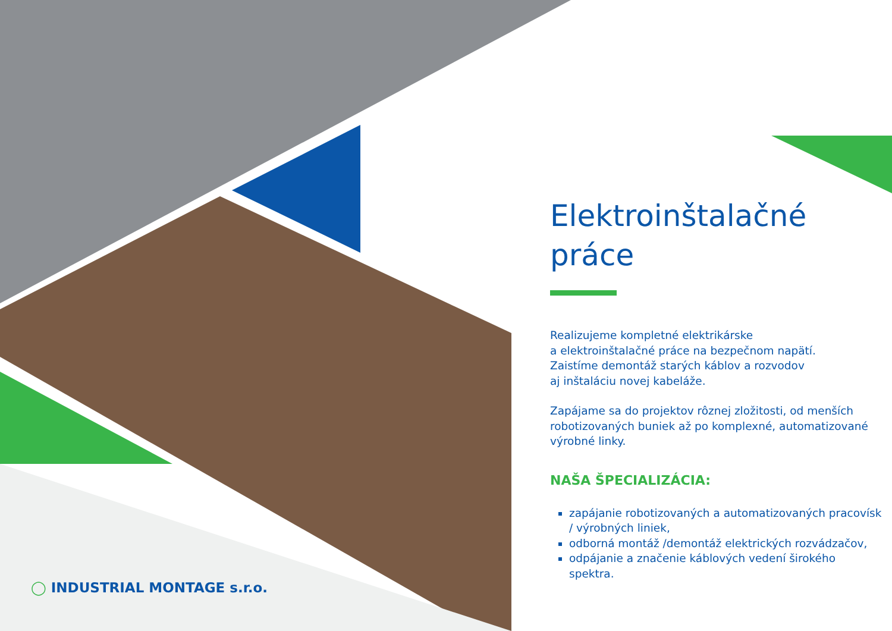Elektroinštalačné
práce
Realizujeme kompletné elektrikárske
a elektroinštalačné práce na bezpečnom napätí.
Zaistíme demontáž starých káblov a rozvodov
aj inštaláciu novej kabeláže.
Zapájame sa do projektov rôznej zložitosti, od menších robotizovaných buniek až po komplexné, automatizované výrobné linky.
NAŠA ŠPECIALIZÁCIA:
zapájanie robotizovaných a automatizovaných pracovísk / výrobných liniek,
odborná montáž /demontáž elektrických rozvádzačov,
odpájanie a značenie káblových vedení širokého spektra.
◯ INDUSTRIAL MONTAGE s.r.o.